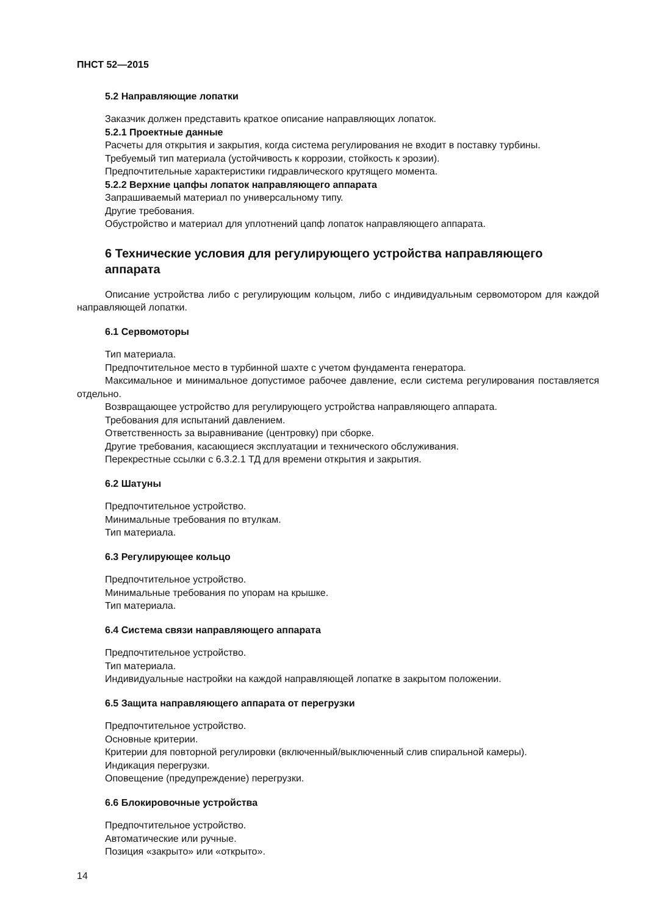ПНСТ 52—2015
5.2 Направляющие лопатки
Заказчик должен представить краткое описание направляющих лопаток.
5.2.1 Проектные данные
Расчеты для открытия и закрытия, когда система регулирования не входит в поставку турбины.
Требуемый тип материала (устойчивость к коррозии, стойкость к эрозии).
Предпочтительные характеристики гидравлического крутящего момента.
5.2.2 Верхние цапфы лопаток направляющего аппарата
Запрашиваемый материал по универсальному типу.
Другие требования.
Обустройство и материал для уплотнений цапф лопаток направляющего аппарата.
6 Технические условия для регулирующего устройства направляющего аппарата
Описание устройства либо с регулирующим кольцом, либо с индивидуальным сервомотором для каждой направляющей лопатки.
6.1 Сервомоторы
Тип материала.
Предпочтительное место в турбинной шахте с учетом фундамента генератора.
Максимальное и минимальное допустимое рабочее давление, если система регулирования поставляется отдельно.
Возвращающее устройство для регулирующего устройства направляющего аппарата.
Требования для испытаний давлением.
Ответственность за выравнивание (центровку) при сборке.
Другие требования, касающиеся эксплуатации и технического обслуживания.
Перекрестные ссылки с 6.3.2.1 ТД для времени открытия и закрытия.
6.2 Шатуны
Предпочтительное устройство.
Минимальные требования по втулкам.
Тип материала.
6.3 Регулирующее кольцо
Предпочтительное устройство.
Минимальные требования по упорам на крышке.
Тип материала.
6.4 Система связи направляющего аппарата
Предпочтительное устройство.
Тип материала.
Индивидуальные настройки на каждой направляющей лопатке в закрытом положении.
6.5 Защита направляющего аппарата от перегрузки
Предпочтительное устройство.
Основные критерии.
Критерии для повторной регулировки (включенный/выключенный слив спиральной камеры).
Индикация перегрузки.
Оповещение (предупреждение) перегрузки.
6.6 Блокировочные устройства
Предпочтительное устройство.
Автоматические или ручные.
Позиция «закрыто» или «открыто».
14